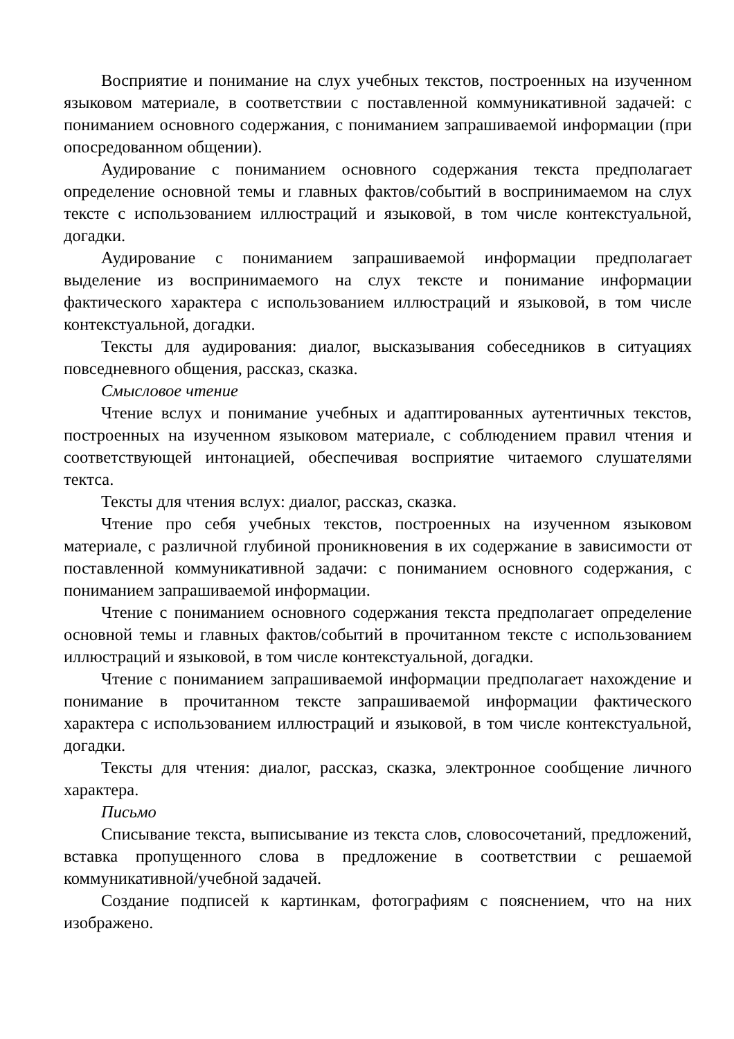Восприятие и понимание на слух учебных текстов, построенных на изученном языковом материале, в соответствии с поставленной коммуникативной задачей: с пониманием основного содержания, с пониманием запрашиваемой информации (при опосредованном общении).
Аудирование с пониманием основного содержания текста предполагает определение основной темы и главных фактов/событий в воспринимаемом на слух тексте с использованием иллюстраций и языковой, в том числе контекстуальной, догадки.
Аудирование с пониманием запрашиваемой информации предполагает выделение из воспринимаемого на слух тексте и понимание информации фактического характера с использованием иллюстраций и языковой, в том числе контекстуальной, догадки.
Тексты для аудирования: диалог, высказывания собеседников в ситуациях повседневного общения, рассказ, сказка.
Смысловое чтение
Чтение вслух и понимание учебных и адаптированных аутентичных текстов, построенных на изученном языковом материале, с соблюдением правил чтения и соответствующей интонацией, обеспечивая восприятие читаемого слушателями тектса.
Тексты для чтения вслух: диалог, рассказ, сказка.
Чтение про себя учебных текстов, построенных на изученном языковом материале, с различной глубиной проникновения в их содержание в зависимости от поставленной коммуникативной задачи: с пониманием основного содержания, с пониманием запрашиваемой информации.
Чтение с пониманием основного содержания текста предполагает определение основной темы и главных фактов/событий в прочитанном тексте с использованием иллюстраций и языковой, в том числе контекстуальной, догадки.
Чтение с пониманием запрашиваемой информации предполагает нахождение и понимание в прочитанном тексте запрашиваемой информации фактического характера с использованием иллюстраций и языковой, в том числе контекстуальной, догадки.
Тексты для чтения: диалог, рассказ, сказка, электронное сообщение личного характера.
Письмо
Списывание текста, выписывание из текста слов, словосочетаний, предложений, вставка пропущенного слова в предложение в соответствии с решаемой коммуникативной/учебной задачей.
Создание подписей к картинкам, фотографиям с пояснением, что на них изображено.